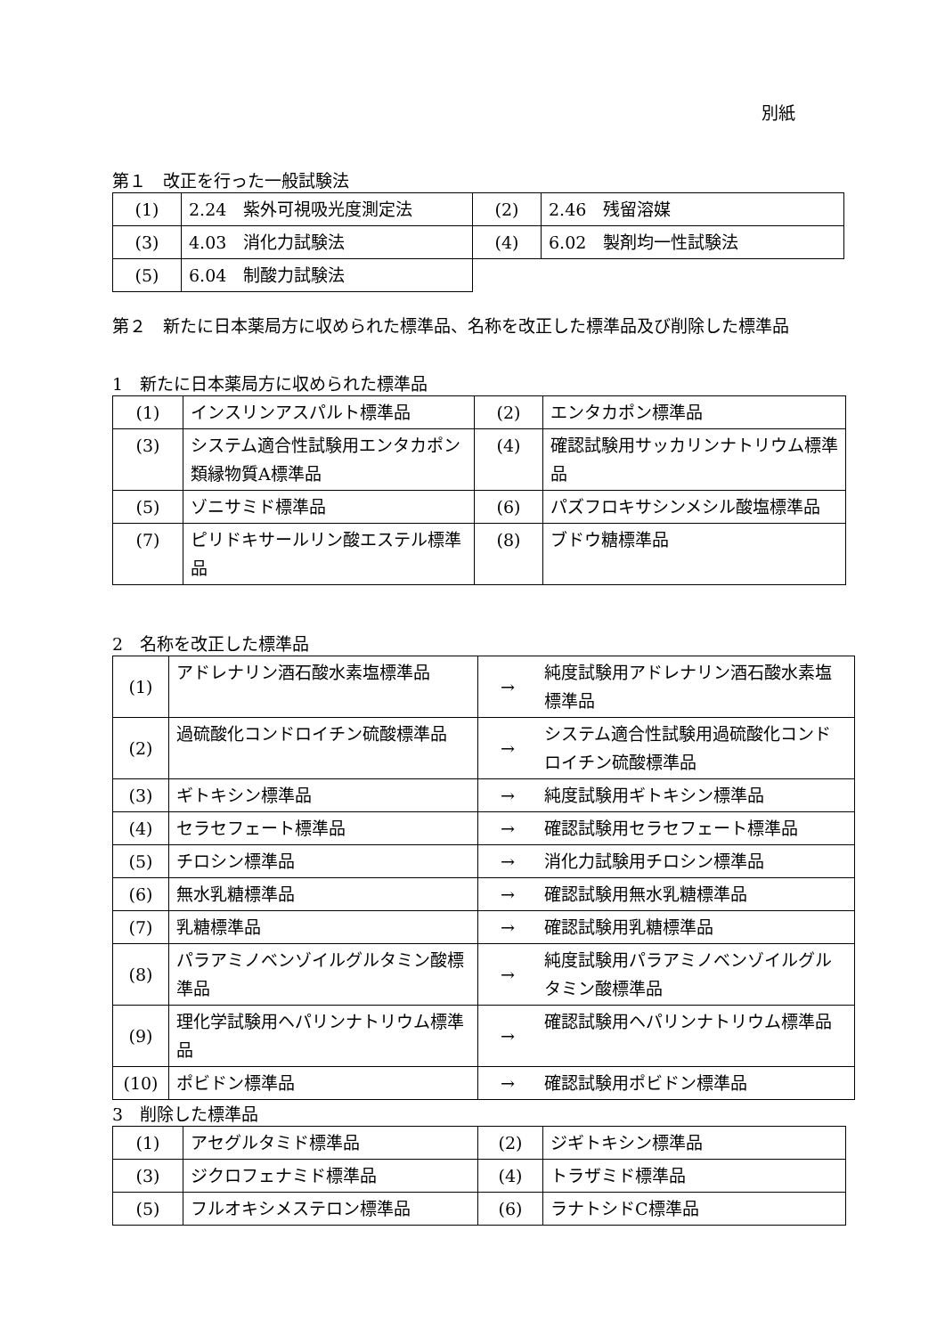別紙
第１　改正を行った一般試験法
| (1) | 2.24 紫外可視吸光度測定法 | (2) | 2.46 残留溶媒 |
| (3) | 4.03 消化力試験法 | (4) | 6.02 製剤均一性試験法 |
| (5) | 6.04 制酸力試験法 | | |
第２　新たに日本薬局方に収められた標準品、名称を改正した標準品及び削除した標準品
1　新たに日本薬局方に収められた標準品
| (1) | インスリンアスパルト標準品 | (2) | エンタカポン標準品 |
| (3) | システム適合性試験用エンタカポン類縁物質A標準品 | (4) | 確認試験用サッカリンナトリウム標準品 |
| (5) | ゾニサミド標準品 | (6) | パズフロキサシンメシル酸塩標準品 |
| (7) | ピリドキサールリン酸エステル標準品 | (8) | ブドウ糖標準品 |
2　名称を改正した標準品
| (1) | アドレナリン酒石酸水素塩標準品 | → | 純度試験用アドレナリン酒石酸水素塩標準品 |
| (2) | 過硫酸化コンドロイチン硫酸標準品 | → | システム適合性試験用過硫酸化コンドロイチン硫酸標準品 |
| (3) | ギトキシン標準品 | → | 純度試験用ギトキシン標準品 |
| (4) | セラセフェート標準品 | → | 確認試験用セラセフェート標準品 |
| (5) | チロシン標準品 | → | 消化力試験用チロシン標準品 |
| (6) | 無水乳糖標準品 | → | 確認試験用無水乳糖標準品 |
| (7) | 乳糖標準品 | → | 確認試験用乳糖標準品 |
| (8) | パラアミノベンゾイルグルタミン酸標準品 | → | 純度試験用パラアミノベンゾイルグルタミン酸標準品 |
| (9) | 理化学試験用ヘパリンナトリウム標準品 | → | 確認試験用ヘパリンナトリウム標準品 |
| (10) | ポビドン標準品 | → | 確認試験用ポビドン標準品 |
3　削除した標準品
| (1) | アセグルタミド標準品 | (2) | ジギトキシン標準品 |
| (3) | ジクロフェナミド標準品 | (4) | トラザミド標準品 |
| (5) | フルオキシメステロン標準品 | (6) | ラナトシドC標準品 |